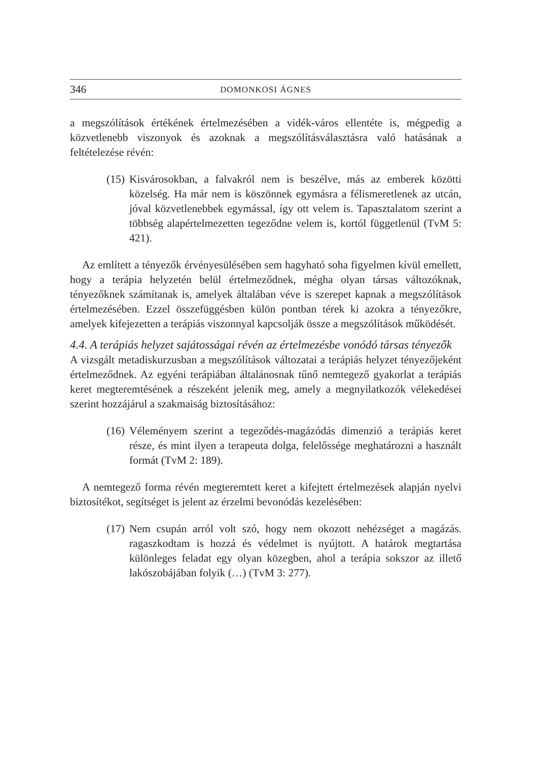346 DOMONKOSI ÁGNES
a megszólítások értékének értelmezésében a vidék-város ellentéte is, mégpedig a közvetlenebb viszonyok és azoknak a megszólításválasztásra való hatásának a feltételezése révén:
(15) Kisvárosokban, a falvakról nem is beszélve, más az emberek közötti közelség. Ha már nem is köszönnek egymásra a félismeretlenek az utcán, jóval közvetlenebbek egymással, így ott velem is. Tapasztalatom szerint a többség alapértelmezetten tegeződne velem is, kortól függetlenül (TvM 5: 421).
Az említett a tényezők érvényesülésében sem hagyható soha figyelmen kívül emellett, hogy a terápia helyzetén belül értelmeződnek, mégha olyan társas változóknak, tényezőknek számítanak is, amelyek általában véve is szerepet kapnak a megszólítások értelmezésében. Ezzel összefüggésben külön pontban térek ki azokra a tényezőkre, amelyek kifejezetten a terápiás viszonnyal kapcsolják össze a megszólítások működését.
4.4. A terápiás helyzet sajátosságai révén az értelmezésbe vonódó társas tényezők
A vizsgált metadiskurzusban a megszólítások változatai a terápiás helyzet tényezőjeként értelmeződnek. Az egyéni terápiában általánosnak tűnő nemtegező gyakorlat a terápiás keret megteremtésének a részeként jelenik meg, amely a megnyilatkozók vélekedései szerint hozzájárul a szakmaiság biztosításához:
(16) Véleményem szerint a tegeződés-magázódás dimenzió a terápiás keret része, és mint ilyen a terapeuta dolga, felelőssége meghatározni a használt formát (TvM 2: 189).
A nemtegező forma révén megteremtett keret a kifejtett értelmezések alapján nyelvi biztosítékot, segítséget is jelent az érzelmi bevonódás kezelésében:
(17) Nem csupán arról volt szó, hogy nem okozott nehézséget a magázás. ragaszkodtam is hozzá és védelmet is nyújtott. A határok megtartása különleges feladat egy olyan közegben, ahol a terápia sokszor az illető lakószobájában folyik (…) (TvM 3: 277).